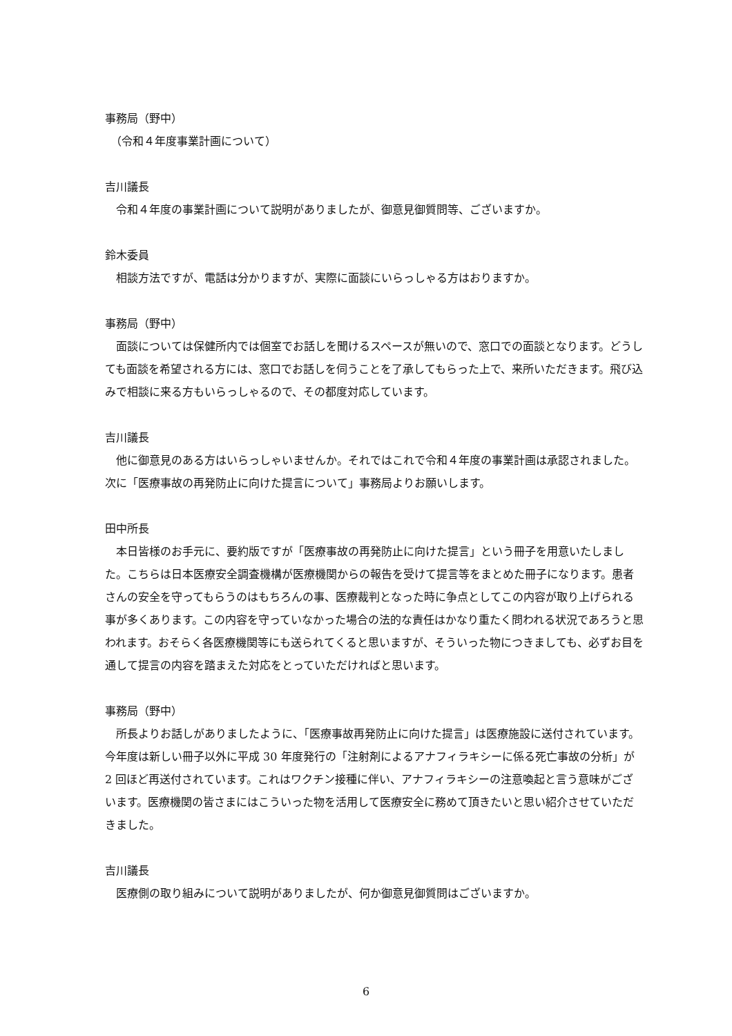事務局（野中）
　（令和４年度事業計画について）
吉川議長
令和４年度の事業計画について説明がありましたが、御意見御質問等、ございますか。
鈴木委員
相談方法ですが、電話は分かりますが、実際に面談にいらっしゃる方はおりますか。
事務局（野中）
面談については保健所内では個室でお話しを聞けるスペースが無いので、窓口での面談となります。どうしても面談を希望される方には、窓口でお話しを伺うことを了承してもらった上で、来所いただきます。飛び込みで相談に来る方もいらっしゃるので、その都度対応しています。
吉川議長
他に御意見のある方はいらっしゃいませんか。それではこれで令和４年度の事業計画は承認されました。次に「医療事故の再発防止に向けた提言について」事務局よりお願いします。
田中所長
本日皆様のお手元に、要約版ですが「医療事故の再発防止に向けた提言」という冊子を用意いたしました。こちらは日本医療安全調査機構が医療機関からの報告を受けて提言等をまとめた冊子になります。患者さんの安全を守ってもらうのはもちろんの事、医療裁判となった時に争点としてこの内容が取り上げられる事が多くあります。この内容を守っていなかった場合の法的な責任はかなり重たく問われる状況であろうと思われます。おそらく各医療機関等にも送られてくると思いますが、そういった物につきましても、必ずお目を通して提言の内容を踏まえた対応をとっていただければと思います。
事務局（野中）
所長よりお話しがありましたように、「医療事故再発防止に向けた提言」は医療施設に送付されています。今年度は新しい冊子以外に平成 30 年度発行の「注射剤によるアナフィラキシーに係る死亡事故の分析」が 2 回ほど再送付されています。これはワクチン接種に伴い、アナフィラキシーの注意喚起と言う意味がございます。医療機関の皆さまにはこういった物を活用して医療安全に務めて頂きたいと思い紹介させていただきました。
吉川議長
医療側の取り組みについて説明がありましたが、何か御意見御質問はございますか。
6